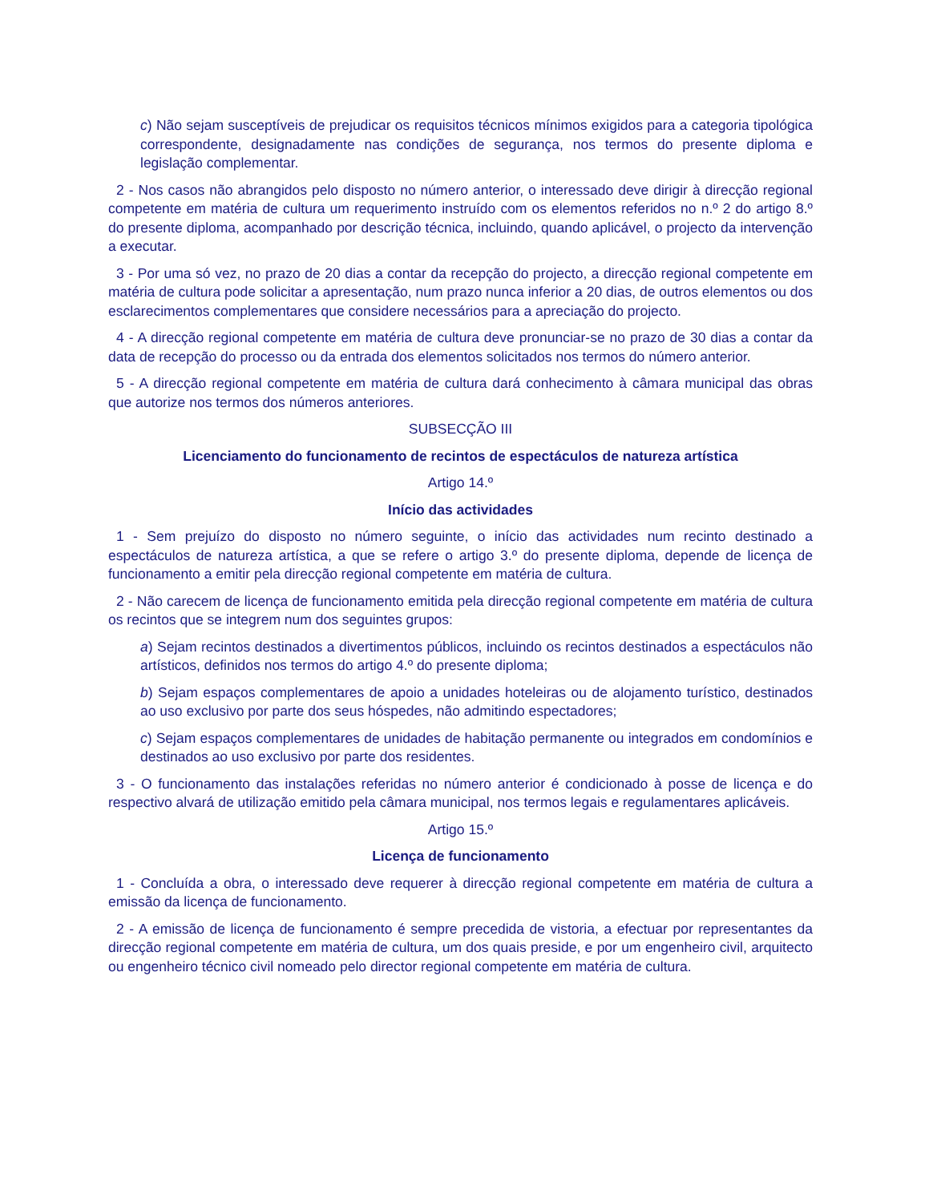c) Não sejam susceptíveis de prejudicar os requisitos técnicos mínimos exigidos para a categoria tipológica correspondente, designadamente nas condições de segurança, nos termos do presente diploma e legislação complementar.
2 - Nos casos não abrangidos pelo disposto no número anterior, o interessado deve dirigir à direcção regional competente em matéria de cultura um requerimento instruído com os elementos referidos no n.º 2 do artigo 8.º do presente diploma, acompanhado por descrição técnica, incluindo, quando aplicável, o projecto da intervenção a executar.
3 - Por uma só vez, no prazo de 20 dias a contar da recepção do projecto, a direcção regional competente em matéria de cultura pode solicitar a apresentação, num prazo nunca inferior a 20 dias, de outros elementos ou dos esclarecimentos complementares que considere necessários para a apreciação do projecto.
4 - A direcção regional competente em matéria de cultura deve pronunciar-se no prazo de 30 dias a contar da data de recepção do processo ou da entrada dos elementos solicitados nos termos do número anterior.
5 - A direcção regional competente em matéria de cultura dará conhecimento à câmara municipal das obras que autorize nos termos dos números anteriores.
SUBSECÇÃO III
Licenciamento do funcionamento de recintos de espectáculos de natureza artística
Artigo 14.º
Início das actividades
1 - Sem prejuízo do disposto no número seguinte, o início das actividades num recinto destinado a espectáculos de natureza artística, a que se refere o artigo 3.º do presente diploma, depende de licença de funcionamento a emitir pela direcção regional competente em matéria de cultura.
2 - Não carecem de licença de funcionamento emitida pela direcção regional competente em matéria de cultura os recintos que se integrem num dos seguintes grupos:
a) Sejam recintos destinados a divertimentos públicos, incluindo os recintos destinados a espectáculos não artísticos, definidos nos termos do artigo 4.º do presente diploma;
b) Sejam espaços complementares de apoio a unidades hoteleiras ou de alojamento turístico, destinados ao uso exclusivo por parte dos seus hóspedes, não admitindo espectadores;
c) Sejam espaços complementares de unidades de habitação permanente ou integrados em condomínios e destinados ao uso exclusivo por parte dos residentes.
3 - O funcionamento das instalações referidas no número anterior é condicionado à posse de licença e do respectivo alvará de utilização emitido pela câmara municipal, nos termos legais e regulamentares aplicáveis.
Artigo 15.º
Licença de funcionamento
1 - Concluída a obra, o interessado deve requerer à direcção regional competente em matéria de cultura a emissão da licença de funcionamento.
2 - A emissão de licença de funcionamento é sempre precedida de vistoria, a efectuar por representantes da direcção regional competente em matéria de cultura, um dos quais preside, e por um engenheiro civil, arquitecto ou engenheiro técnico civil nomeado pelo director regional competente em matéria de cultura.